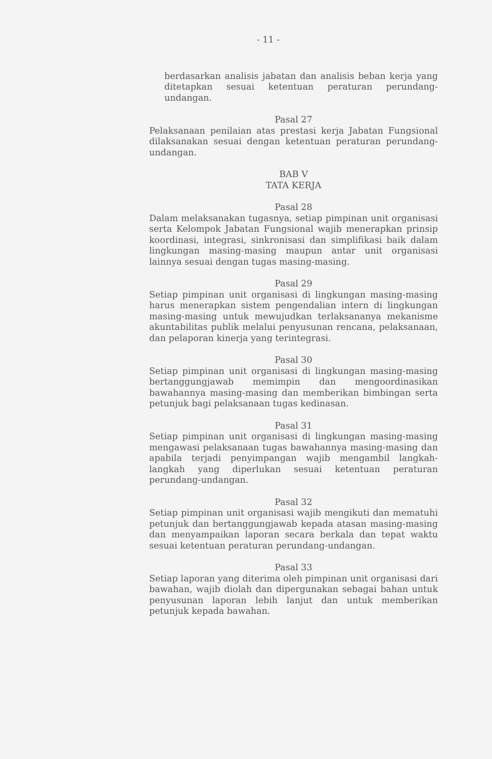- 11 -
berdasarkan analisis jabatan dan analisis beban kerja yang ditetapkan sesuai ketentuan peraturan perundang-undangan.
Pasal 27
Pelaksanaan penilaian atas prestasi kerja Jabatan Fungsional dilaksanakan sesuai dengan ketentuan peraturan perundang-undangan.
BAB V
TATA KERJA
Pasal 28
Dalam melaksanakan tugasnya, setiap pimpinan unit organisasi serta Kelompok Jabatan Fungsional wajib menerapkan prinsip koordinasi, integrasi, sinkronisasi dan simplifikasi baik dalam lingkungan masing-masing maupun antar unit organisasi lainnya sesuai dengan tugas masing-masing.
Pasal 29
Setiap pimpinan unit organisasi di lingkungan masing-masing harus menerapkan sistem pengendalian intern di lingkungan masing-masing untuk mewujudkan terlaksananya mekanisme akuntabilitas publik melalui penyusunan rencana, pelaksanaan, dan pelaporan kinerja yang terintegrasi.
Pasal 30
Setiap pimpinan unit organisasi di lingkungan masing-masing bertanggungjawab memimpin dan mengoordinasikan bawahannya masing-masing dan memberikan bimbingan serta petunjuk bagi pelaksanaan tugas kedinasan.
Pasal 31
Setiap pimpinan unit organisasi di lingkungan masing-masing mengawasi pelaksanaan tugas bawahannya masing-masing dan apabila terjadi penyimpangan wajib mengambil langkah-langkah yang diperlukan sesuai ketentuan peraturan perundang-undangan.
Pasal 32
Setiap pimpinan unit organisasi wajib mengikuti dan mematuhi petunjuk dan bertanggungjawab kepada atasan masing-masing dan menyampaikan laporan secara berkala dan tepat waktu sesuai ketentuan peraturan perundang-undangan.
Pasal 33
Setiap laporan yang diterima oleh pimpinan unit organisasi dari bawahan, wajib diolah dan dipergunakan sebagai bahan untuk penyusunan laporan lebih lanjut dan untuk memberikan petunjuk kepada bawahan.